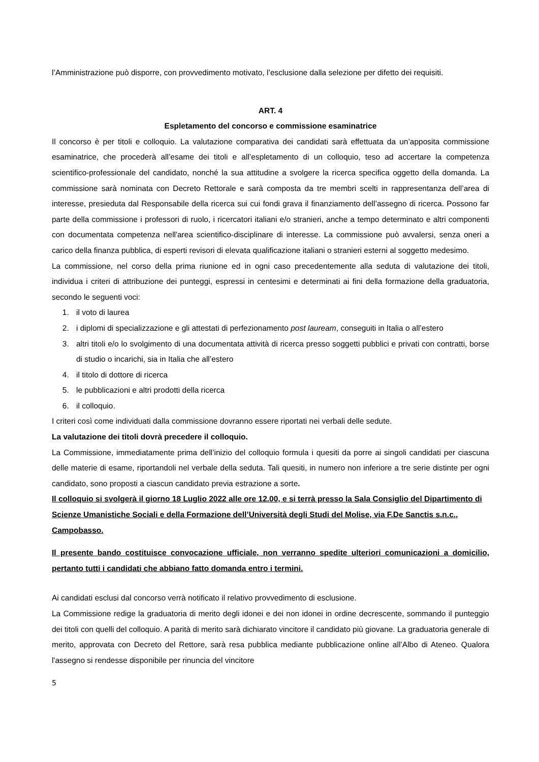l’Amministrazione può disporre, con provvedimento motivato, l’esclusione dalla selezione per difetto dei requisiti.
ART. 4
Espletamento del concorso e commissione esaminatrice
Il concorso è per titoli e colloquio. La valutazione comparativa dei candidati sarà effettuata da un’apposita commissione esaminatrice, che procederà all’esame dei titoli e all’espletamento di un colloquio, teso ad accertare la competenza scientifico-professionale del candidato, nonché la sua attitudine a svolgere la ricerca specifica oggetto della domanda. La commissione sarà nominata con Decreto Rettorale e sarà composta da tre membri scelti in rappresentanza dell’area di interesse, presieduta dal Responsabile della ricerca sui cui fondi grava il finanziamento dell’assegno di ricerca. Possono far parte della commissione i professori di ruolo, i ricercatori italiani e/o stranieri, anche a tempo determinato e altri componenti con documentata competenza nell'area scientifico-disciplinare di interesse. La commissione può avvalersi, senza oneri a carico della finanza pubblica, di esperti revisori di elevata qualificazione italiani o stranieri esterni al soggetto medesimo.
La commissione, nel corso della prima riunione ed in ogni caso precedentemente alla seduta di valutazione dei titoli, individua i criteri di attribuzione dei punteggi, espressi in centesimi e determinati ai fini della formazione della graduatoria, secondo le seguenti voci:
1. il voto di laurea
2. i diplomi di specializzazione e gli attestati di perfezionamento post lauream, conseguiti in Italia o all’estero
3. altri titoli e/o lo svolgimento di una documentata attività di ricerca presso soggetti pubblici e privati con contratti, borse di studio o incarichi, sia in Italia che all’estero
4. il titolo di dottore di ricerca
5. le pubblicazioni e altri prodotti della ricerca
6. il colloquio.
I criteri così come individuati dalla commissione dovranno essere riportati nei verbali delle sedute.
La valutazione dei titoli dovrà precedere il colloquio.
La Commissione, immediatamente prima dell’inizio del colloquio formula i quesiti da porre ai singoli candidati per ciascuna delle materie di esame, riportandoli nel verbale della seduta. Tali quesiti, in numero non inferiore a tre serie distinte per ogni candidato, sono proposti a ciascun candidato previa estrazione a sorte.
Il colloquio si svolgerà il giorno 18 Luglio 2022 alle ore 12.00, e si terrà presso la Sala Consiglio del Dipartimento di Scienze Umanistiche Sociali e della Formazione dell’Università degli Studi del Molise, via F.De Sanctis s.n.c., Campobasso.
Il presente bando costituisce convocazione ufficiale, non verranno spedite ulteriori comunicazioni a domicilio, pertanto tutti i candidati che abbiano fatto domanda entro i termini.
Ai candidati esclusi dal concorso verrà notificato il relativo provvedimento di esclusione.
La Commissione redige la graduatoria di merito degli idonei e dei non idonei in ordine decrescente, sommando il punteggio dei titoli con quelli del colloquio. A parità di merito sarà dichiarato vincitore il candidato più giovane. La graduatoria generale di merito, approvata con Decreto del Rettore, sarà resa pubblica mediante pubblicazione online all’Albo di Ateneo. Qualora l'assegno si rendesse disponibile per rinuncia del vincitore
5